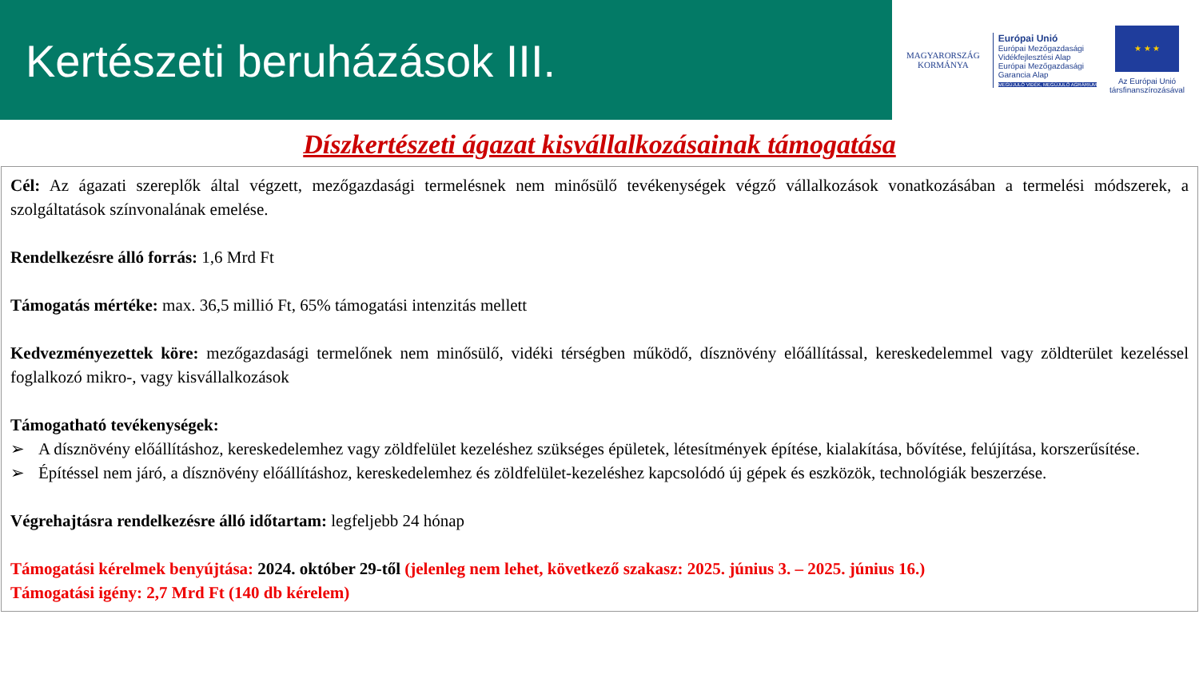Kertészeti beruházások III.
MAGYARORSZÁG
KORMÁNYA
Európai Unió
Európai Mezőgazdasági
Vidékfejlesztési Alap
Európai Mezőgazdasági
Garancia Alap
MEGÚJULÓ VIDÉK, MEGÚJULÓ AGRÁRIUM
★ ★ ★
Az Európai Unió
társfinanszírozásával
Díszkertészeti ágazat kisvállalkozásainak támogatása
Cél: Az ágazati szereplők által végzett, mezőgazdasági termelésnek nem minősülő tevékenységek végző vállalkozások vonatkozásában a termelési módszerek, a szolgáltatások színvonalának emelése.
Rendelkezésre álló forrás: 1,6 Mrd Ft
Támogatás mértéke: max. 36,5 millió Ft, 65% támogatási intenzitás mellett
Kedvezményezettek köre: mezőgazdasági termelőnek nem minősülő, vidéki térségben működő, dísznövény előállítással, kereskedelemmel vagy zöldterület kezeléssel foglalkozó mikro-, vagy kisvállalkozások
Támogatható tevékenységek:
➢ A dísznövény előállításhoz, kereskedelemhez vagy zöldfelület kezeléshez szükséges épületek, létesítmények építése, kialakítása, bővítése, felújítása, korszerűsítése.
➢ Építéssel nem járó, a dísznövény előállításhoz, kereskedelemhez és zöldfelület-kezeléshez kapcsolódó új gépek és eszközök, technológiák beszerzése.
Végrehajtásra rendelkezésre álló időtartam: legfeljebb 24 hónap
Támogatási kérelmek benyújtása: 2024. október 29-től (jelenleg nem lehet, következő szakasz: 2025. június 3. – 2025. június 16.)
Támogatási igény: 2,7 Mrd Ft (140 db kérelem)